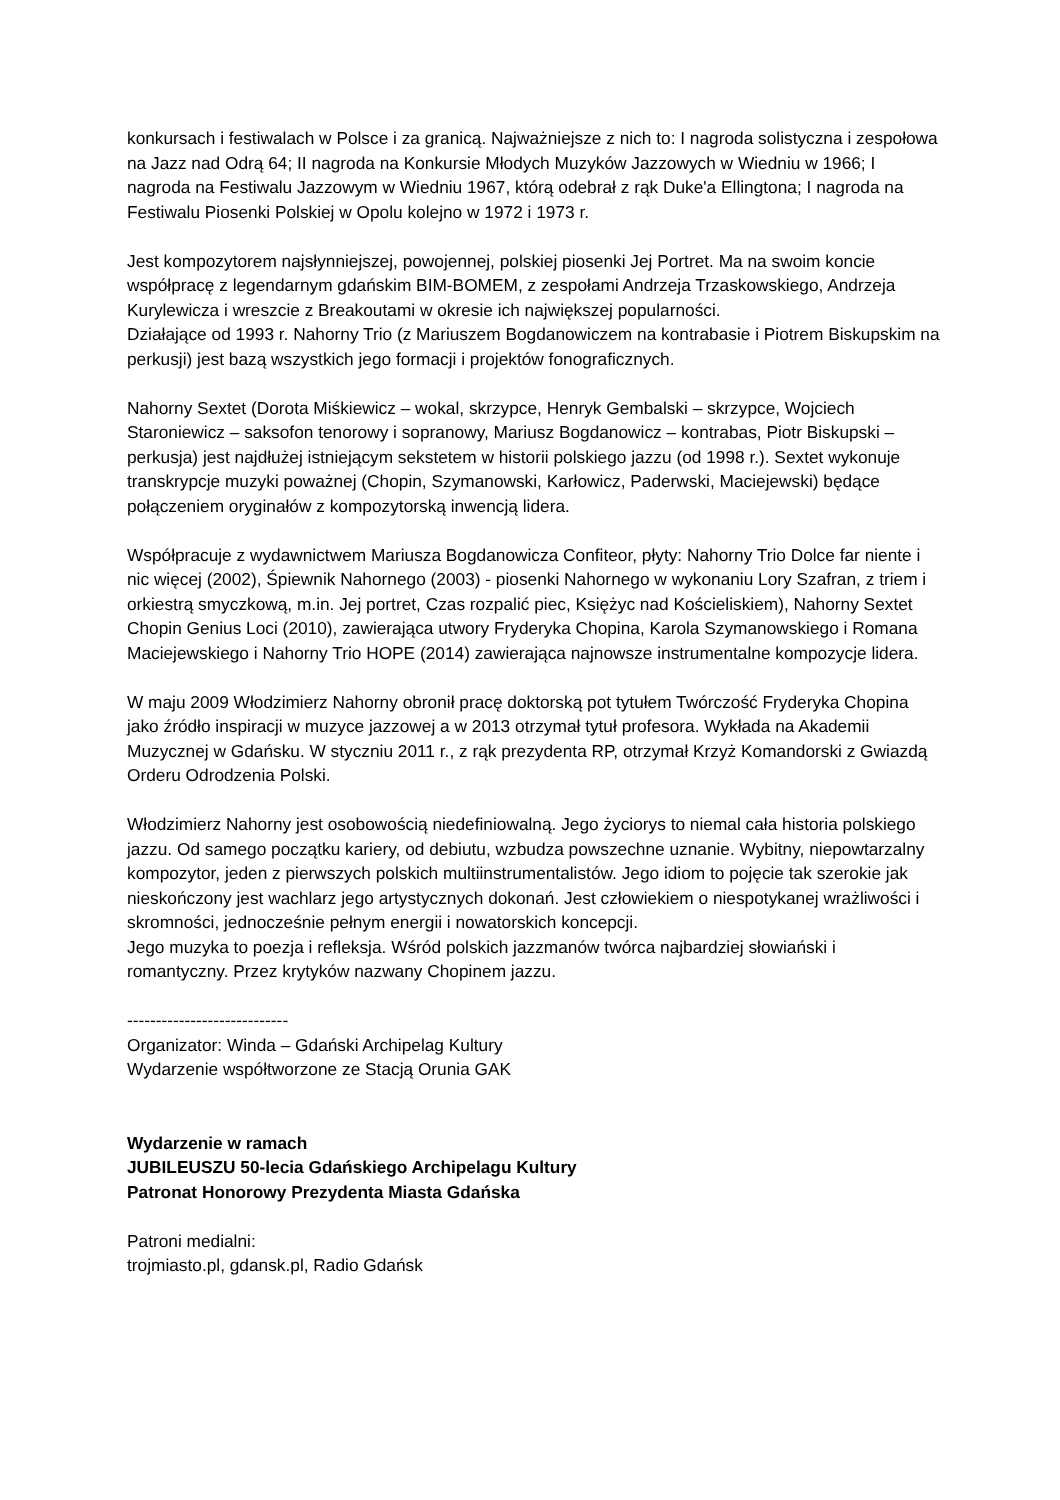konkursach i festiwalach w Polsce i za granicą. Najważniejsze z nich to: I nagroda solistyczna i zespołowa na Jazz nad Odrą 64; II nagroda na Konkursie Młodych Muzyków Jazzowych w Wiedniu w 1966; I nagroda na Festiwalu Jazzowym w Wiedniu 1967, którą odebrał z rąk Duke'a Ellingtona; I nagroda na Festiwalu Piosenki Polskiej w Opolu kolejno w 1972 i 1973 r.
Jest kompozytorem najsłynniejszej, powojennej, polskiej piosenki Jej Portret. Ma na swoim koncie współpracę z legendarnym gdańskim BIM-BOMEM, z zespołami Andrzeja Trzaskowskiego, Andrzeja Kurylewicza i wreszcie z Breakoutami w okresie ich największej popularności.
Działające od 1993 r. Nahorny Trio (z Mariuszem Bogdanowiczem na kontrabasie i Piotrem Biskupskim na perkusji) jest bazą wszystkich jego formacji i projektów fonograficznych.
Nahorny Sextet (Dorota Miśkiewicz – wokal, skrzypce, Henryk Gembalski – skrzypce, Wojciech Staroniewicz – saksofon tenorowy i sopranowy, Mariusz Bogdanowicz – kontrabas, Piotr Biskupski – perkusja) jest najdłużej istniejącym sekstetem w historii polskiego jazzu (od 1998 r.). Sextet wykonuje transkrypcje muzyki poważnej (Chopin, Szymanowski, Karłowicz, Paderwski, Maciejewski) będące połączeniem oryginałów z kompozytorską inwencją lidera.
Współpracuje z wydawnictwem Mariusza Bogdanowicza Confiteor, płyty: Nahorny Trio Dolce far niente i nic więcej (2002), Śpiewnik Nahornego (2003) - piosenki Nahornego w wykonaniu Lory Szafran, z triem i orkiestrą smyczkową, m.in. Jej portret, Czas rozpalić piec, Księżyc nad Kościeliskiem), Nahorny Sextet Chopin Genius Loci (2010), zawierająca utwory Fryderyka Chopina, Karola Szymanowskiego i Romana Maciejewskiego i Nahorny Trio HOPE (2014) zawierająca najnowsze instrumentalne kompozycje lidera.
W maju 2009 Włodzimierz Nahorny obronił pracę doktorską pot tytułem Twórczość Fryderyka Chopina jako źródło inspiracji w muzyce jazzowej a w 2013 otrzymał tytuł profesora. Wykłada na Akademii Muzycznej w Gdańsku. W styczniu 2011 r., z rąk prezydenta RP, otrzymał Krzyż Komandorski z Gwiazdą Orderu Odrodzenia Polski.
Włodzimierz Nahorny jest osobowością niedefiniowalną. Jego życiorys to niemal cała historia polskiego jazzu. Od samego początku kariery, od debiutu, wzbudza powszechne uznanie. Wybitny, niepowtarzalny kompozytor, jeden z pierwszych polskich multiinstrumentalistów. Jego idiom to pojęcie tak szerokie jak nieskończony jest wachlarz jego artystycznych dokonań. Jest człowiekiem o niespotykanej wrażliwości i skromności, jednocześnie pełnym energii i nowatorskich koncepcji.
Jego muzyka to poezja i refleksja. Wśród polskich jazzmanów twórca najbardziej słowiański i romantyczny. Przez krytyków nazwany Chopinem jazzu.
----------------------------
Organizator: Winda – Gdański Archipelag Kultury
Wydarzenie współtworzone ze Stacją Orunia GAK
Wydarzenie w ramach
JUBILEUSZU 50-lecia Gdańskiego Archipelagu Kultury
Patronat Honorowy Prezydenta Miasta Gdańska
Patroni medialni:
trojmiasto.pl, gdansk.pl, Radio Gdańsk